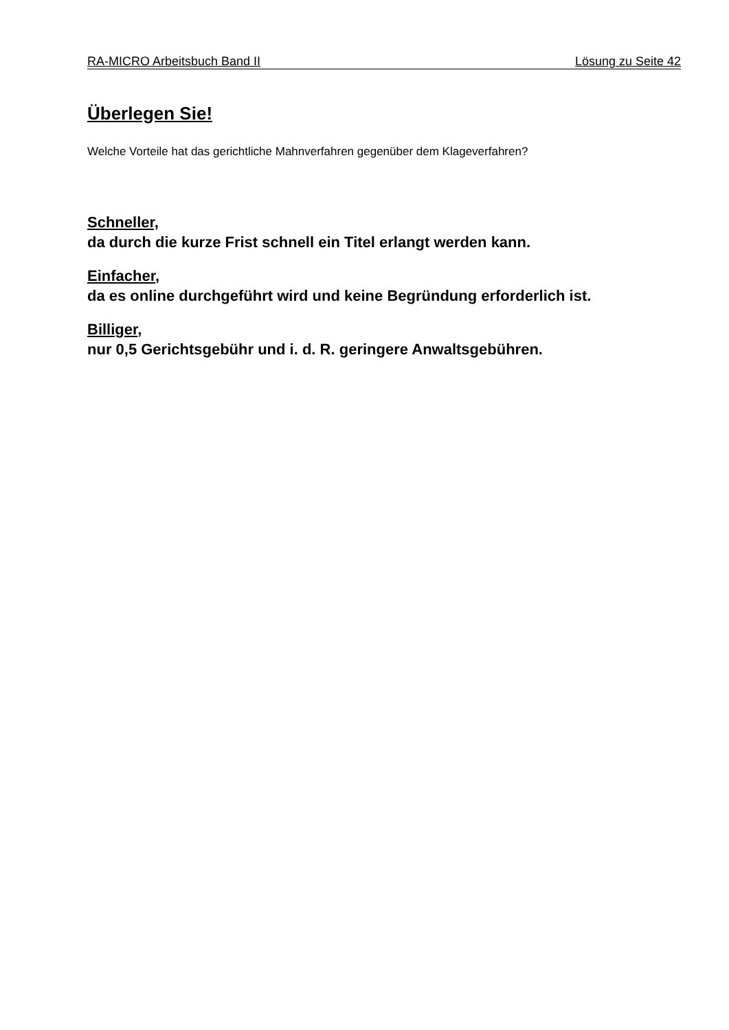RA-MICRO Arbeitsbuch Band II Lösung zu Seite 42
Überlegen Sie!
Welche Vorteile hat das gerichtliche Mahnverfahren gegenüber dem Klageverfahren?
Schneller,
da durch die kurze Frist schnell ein Titel erlangt werden kann.
Einfacher,
da es online durchgeführt wird und keine Begründung erforderlich ist.
Billiger,
nur 0,5 Gerichtsgebühr und i. d. R. geringere Anwaltsgebühren.